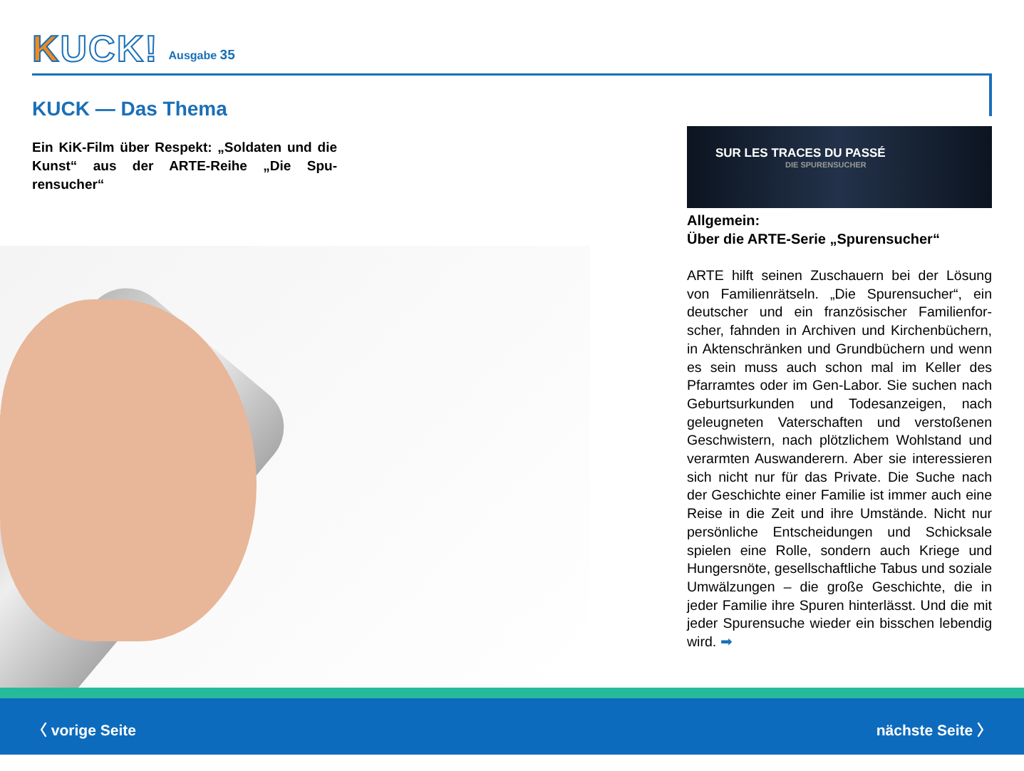KUCK!
Ausgabe 35
KUCK — Das Thema
Ein KiK-Film über Respekt: „Soldaten und die Kunst“ aus der ARTE-Reihe „Die Spu­rensucher“
SUR LES TRACES DU PASSÉ
DIE SPURENSUCHER
Allgemein:
Über die ARTE-Serie „Spurensucher“
ARTE hilft seinen Zuschauern bei der Lösung von Familienrätseln. „Die Spurensucher“, ein deutscher und ein französischer Familienfor­scher, fahnden in Archiven und Kirchenbü­chern, in Aktenschränken und Grundbüchern und wenn es sein muss auch schon mal im Keller des Pfarramtes oder im Gen-Labor. Sie suchen nach Geburtsurkunden und Todesan­zeigen, nach geleugneten Vaterschaften und verstoßenen Geschwistern, nach plötzlichem Wohlstand und verarmten Auswanderern. Aber sie interessieren sich nicht nur für das Private. Die Suche nach der Geschichte einer Familie ist immer auch eine Reise in die Zeit und ihre Um­stände. Nicht nur persönliche Entscheidungen und Schicksale spielen eine Rolle, sondern auch Kriege und Hungersnöte, gesellschaftliche Tabus und soziale Umwälzungen – die große Geschichte, die in jeder Familie ihre Spuren hinterlässt. Und die mit jeder Spurensuche wie­der ein bisschen lebendig wird. ➡
〈 vorige Seite nächste Seite 〉